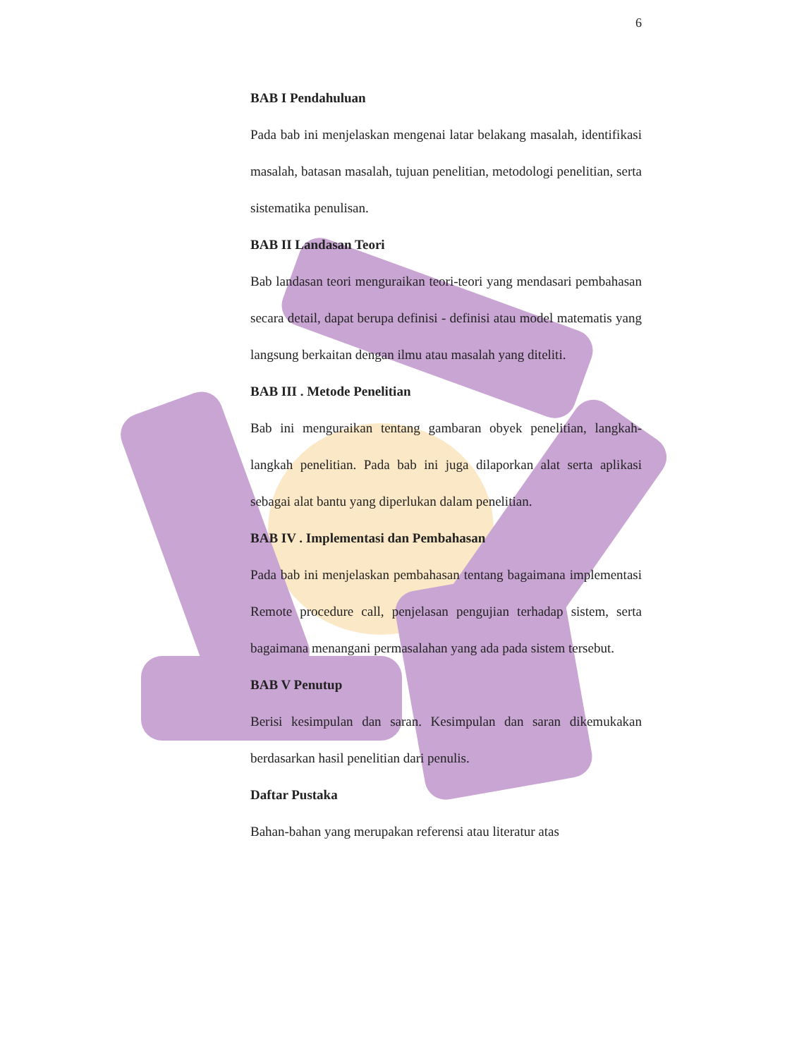6
BAB I Pendahuluan
Pada bab ini menjelaskan mengenai latar belakang masalah, identifikasi masalah, batasan masalah, tujuan penelitian, metodologi penelitian, serta sistematika penulisan.
BAB II Landasan Teori
Bab landasan teori menguraikan teori-teori yang mendasari pembahasan secara detail, dapat berupa definisi - definisi atau model matematis yang langsung berkaitan dengan ilmu atau masalah yang diteliti.
BAB III . Metode Penelitian
Bab ini menguraikan tentang gambaran obyek penelitian, langkah-langkah penelitian. Pada bab ini juga dilaporkan alat serta aplikasi sebagai alat bantu yang diperlukan dalam penelitian.
BAB IV . Implementasi dan Pembahasan
Pada bab ini menjelaskan pembahasan tentang bagaimana implementasi Remote procedure call, penjelasan pengujian terhadap sistem, serta bagaimana menangani permasalahan yang ada pada sistem tersebut.
BAB V Penutup
Berisi kesimpulan dan saran. Kesimpulan dan saran dikemukakan berdasarkan hasil penelitian dari penulis.
Daftar Pustaka
Bahan-bahan yang merupakan referensi atau literatur atas